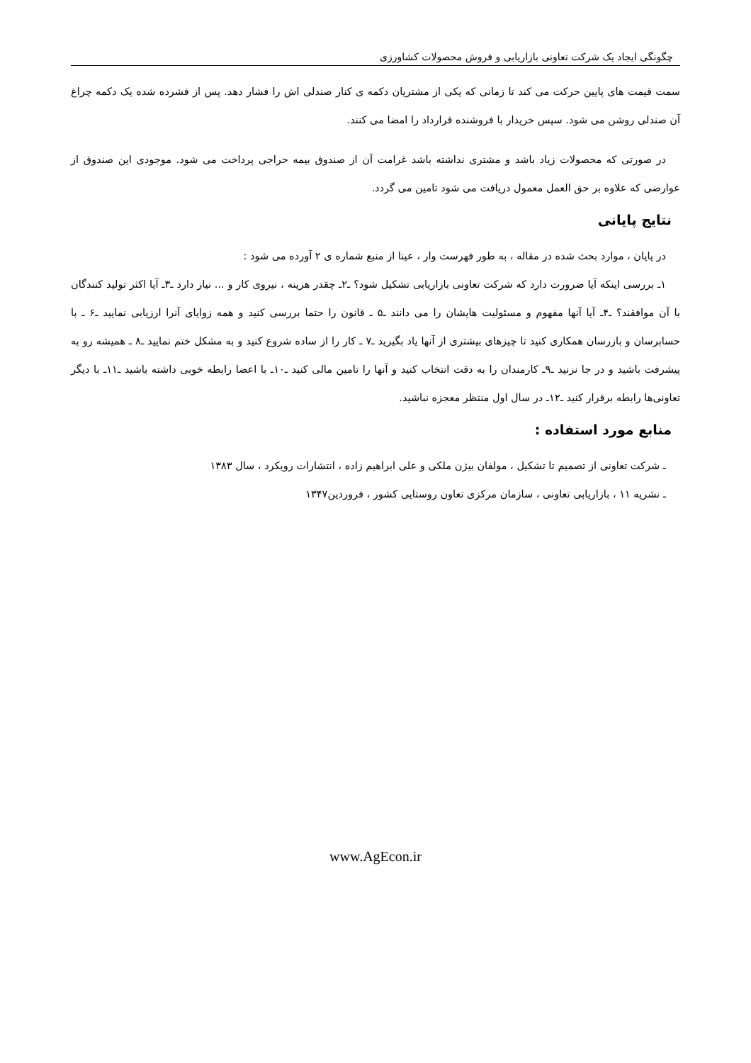چگونگی ایجاد یک شرکت تعاونی بازاریابی و فروش محصولات کشاورزی
سمت قیمت های پایین حرکت می کند تا زمانی که یکی از مشتریان دکمه ی کنار صندلی اش را فشار دهد. پس از فشرده شده یک دکمه چراغ آن صندلی روشن می شود. سپس خریدار با فروشنده قرارداد را امضا می کنند.
در صورتی که محصولات زیاد باشد و مشتری نداشته باشد غرامت آن از صندوق بیمه حراجی پرداخت می شود. موجودی این صندوق از عوارضی که علاوه بر حق العمل معمول دریافت می شود تامین می گردد.
نتایج پایانی
در پایان ، موارد بحث شده در مقاله ، به طور فهرست وار ، عینا از منبع شماره ی ۲ آورده می شود :
۱ـ بررسی اینکه آیا ضرورت دارد که شرکت تعاونی بازاریابی تشکیل شود؟ ـ۲ـ چقدر هزینه ، نیروی کار و ... نیاز دارد ـ۳ـ آیا اکثر تولید کنندگان با آن موافقند؟ ـ۴ـ آیا آنها مفهوم و مسئولیت هایشان را می دانند ـ۵ ـ قانون را حتما بررسی کنید و همه زوایای آنرا ارزیابی نمایید ـ۶ ـ با حسابرسان و بازرسان همکاری کنید تا چیزهای بیشتری از آنها یاد بگیرید ـ۷ ـ کار را از ساده شروع کنید و به مشکل ختم نمایید ـ۸ ـ همیشه رو به پیشرفت باشید و در جا نزنید ـ۹ـ کارمندان را به دقت انتخاب کنید و آنها را تامین مالی کنید ـ۱۰ـ با اعضا رابطه خوبی داشته باشید ـ۱۱ـ با دیگر تعاونی‌ها رابطه برقرار کنید ـ۱۲ـ در سال اول منتظر معجزه نباشید.
منابع مورد استفاده :
ـ شرکت تعاونی از تصمیم تا تشکیل ، مولفان بیژن ملکی و علی ابراهیم زاده ، انتشارات رویکرد ، سال ۱۳۸۳
ـ نشریه ۱۱ ، بازاریابی تعاونی ، سازمان مرکزی تعاون روستایی کشور ، فروردین۱۳۴۷
www.AgEcon.ir